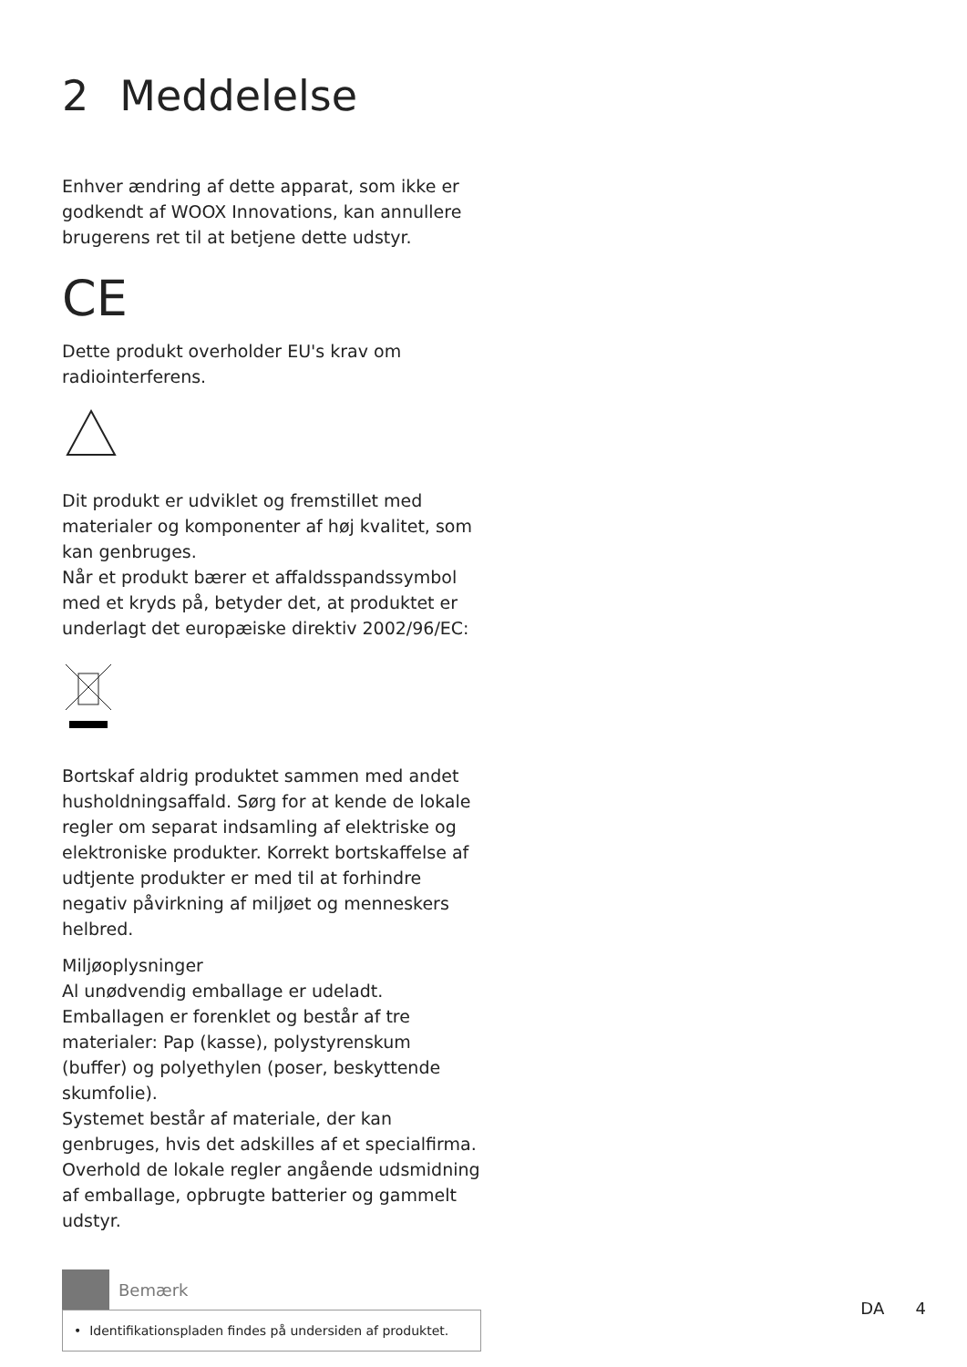2 Meddelelse
Enhver ændring af dette apparat, som ikke er godkendt af WOOX Innovations, kan annullere brugerens ret til at betjene dette udstyr.
CE
Dette produkt overholder EU's krav om radiointerferens.
Dit produkt er udviklet og fremstillet med materialer og komponenter af høj kvalitet, som kan genbruges.
Når et produkt bærer et affaldsspandssymbol med et kryds på, betyder det, at produktet er underlagt det europæiske direktiv 2002/96/EC:
Bortskaf aldrig produktet sammen med andet husholdningsaffald. Sørg for at kende de lokale regler om separat indsamling af elektriske og elektroniske produkter. Korrekt bortskaffelse af udtjente produkter er med til at forhindre negativ påvirkning af miljøet og menneskers helbred.
Miljøoplysninger
Al unødvendig emballage er udeladt. Emballagen er forenklet og består af tre materialer: Pap (kasse), polystyrenskum (buffer) og polyethylen (poser, beskyttende skumfolie).
Systemet består af materiale, der kan genbruges, hvis det adskilles af et specialfirma. Overhold de lokale regler angående udsmidning af emballage, opbrugte batterier og gammelt udstyr.
Bemærk
• Identifikationspladen findes på undersiden af produktet.
DA 4